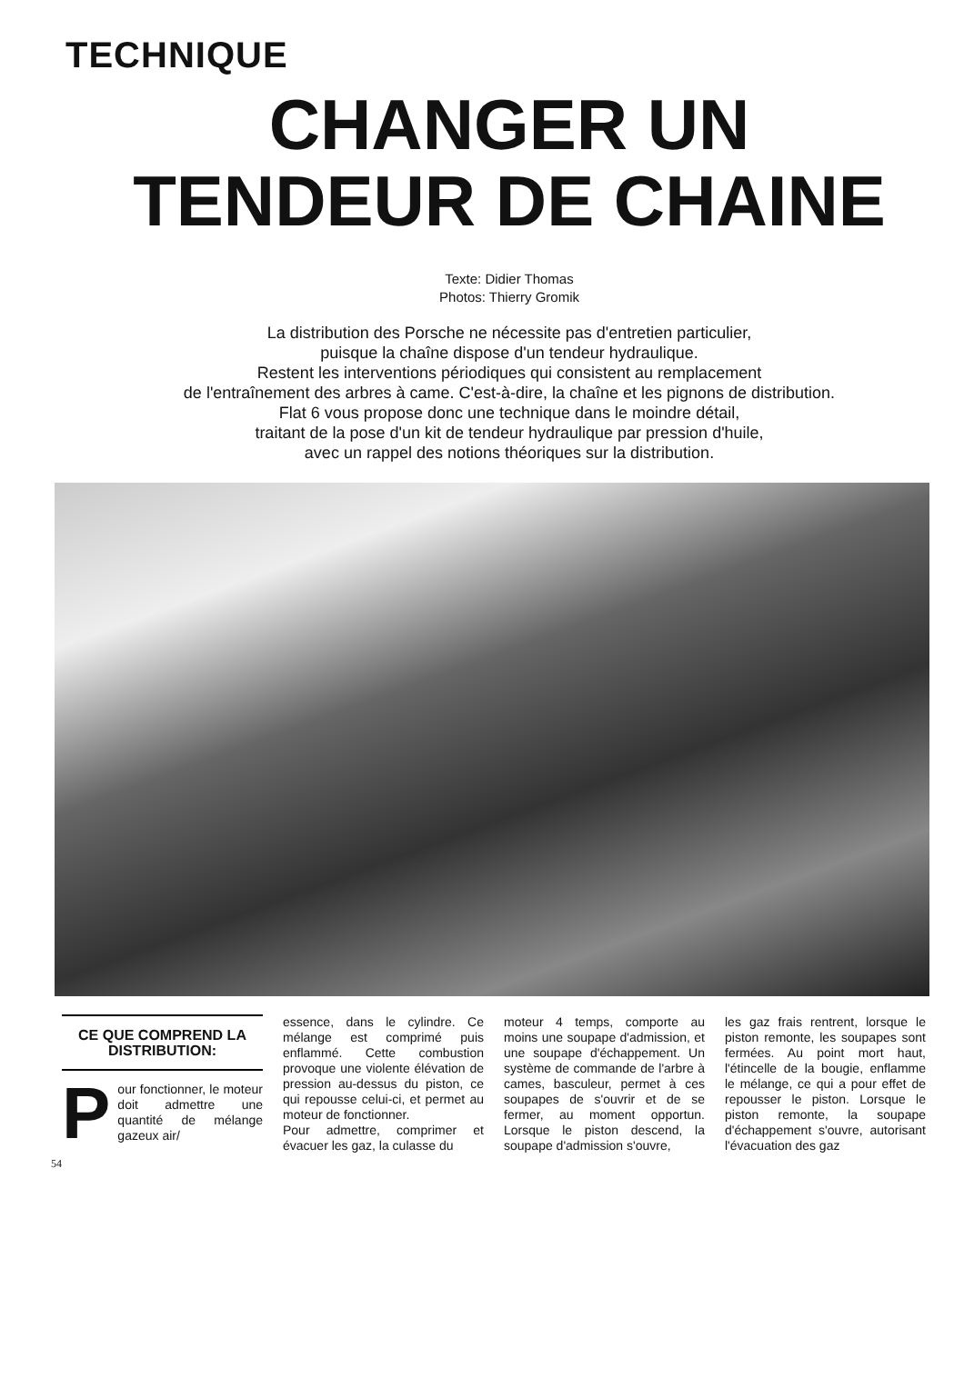TECHNIQUE
CHANGER UN
TENDEUR DE CHAINE
Texte: Didier Thomas
Photos: Thierry Gromik
La distribution des Porsche ne nécessite pas d'entretien particulier,
puisque la chaîne dispose d'un tendeur hydraulique.
Restent les interventions périodiques qui consistent au remplacement
de l'entraînement des arbres à came. C'est-à-dire, la chaîne et les pignons de distribution.
Flat 6 vous propose donc une technique dans le moindre détail,
traitant de la pose d'un kit de tendeur hydraulique par pression d'huile,
avec un rappel des notions théoriques sur la distribution.
CE QUE COMPREND LA DISTRIBUTION:
Pour fonctionner, le moteur doit admettre une quantité de mélange gazeux air/
essence, dans le cylindre. Ce mélange est comprimé puis enflammé. Cette combustion provoque une violente élévation de pression au-dessus du piston, ce qui repousse celui-ci, et permet au moteur de fonctionner.
Pour admettre, comprimer et évacuer les gaz, la culasse du
moteur 4 temps, comporte au moins une soupape d'admission, et une soupape d'échappement. Un système de commande de l'arbre à cames, basculeur, permet à ces soupapes de s'ouvrir et de se fermer, au moment opportun. Lorsque le piston descend, la soupape d'admission s'ouvre,
les gaz frais rentrent, lorsque le piston remonte, les soupapes sont fermées. Au point mort haut, l'étincelle de la bougie, enflamme le mélange, ce qui a pour effet de repousser le piston. Lorsque le piston remonte, la soupape d'échappement s'ouvre, autorisant l'évacuation des gaz
54